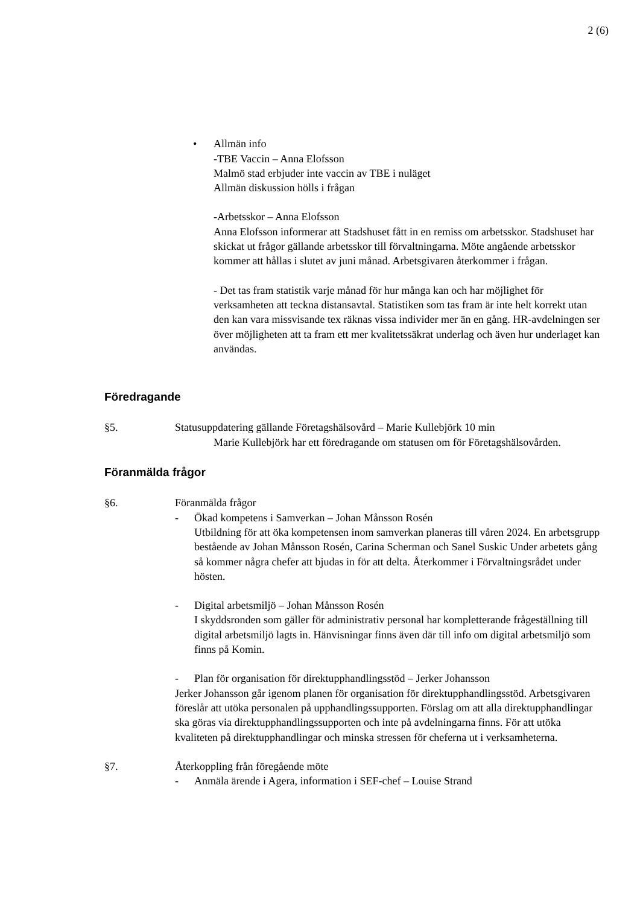2 (6)
• Allmän info
-TBE Vaccin – Anna Elofsson
Malmö stad erbjuder inte vaccin av TBE i nuläget
Allmän diskussion hölls i frågan
-Arbetsskor – Anna Elofsson
Anna Elofsson informerar att Stadshuset fått in en remiss om arbetsskor. Stadshuset har skickat ut frågor gällande arbetsskor till förvaltningarna. Möte angående arbetsskor kommer att hållas i slutet av juni månad. Arbetsgivaren återkommer i frågan.
- Det tas fram statistik varje månad för hur många kan och har möjlighet för verksamheten att teckna distansavtal. Statistiken som tas fram är inte helt korrekt utan den kan vara missvisande tex räknas vissa individer mer än en gång. HR-avdelningen ser över möjligheten att ta fram ett mer kvalitetssäkrat underlag och även hur underlaget kan användas.
Föredragande
§5. Statusuppdatering gällande Företagshälsovård – Marie Kullebjörk 10 min
Marie Kullebjörk har ett föredragande om statusen om för Företagshälsovården.
Föranmälda frågor
§6. Föranmälda frågor
- Ökad kompetens i Samverkan – Johan Månsson Rosén
Utbildning för att öka kompetensen inom samverkan planeras till våren 2024. En arbetsgrupp bestående av Johan Månsson Rosén, Carina Scherman och Sanel Suskic Under arbetets gång så kommer några chefer att bjudas in för att delta. Återkommer i Förvaltningsrådet under hösten.
- Digital arbetsmiljö – Johan Månsson Rosén
I skyddsronden som gäller för administrativ personal har kompletterande frågeställning till digital arbetsmiljö lagts in. Hänvisningar finns även där till info om digital arbetsmiljö som finns på Komin.
- Plan för organisation för direktupphandlingsstöd – Jerker Johansson
Jerker Johansson går igenom planen för organisation för direktupphandlingsstöd. Arbetsgivaren föreslår att utöka personalen på upphandlingssupporten. Förslag om att alla direktupphandlingar ska göras via direktupphandlingssupporten och inte på avdelningarna finns. För att utöka kvaliteten på direktupphandlingar och minska stressen för cheferna ut i verksamheterna.
§7. Återkoppling från föregående möte
- Anmäla ärende i Agera, information i SEF-chef – Louise Strand